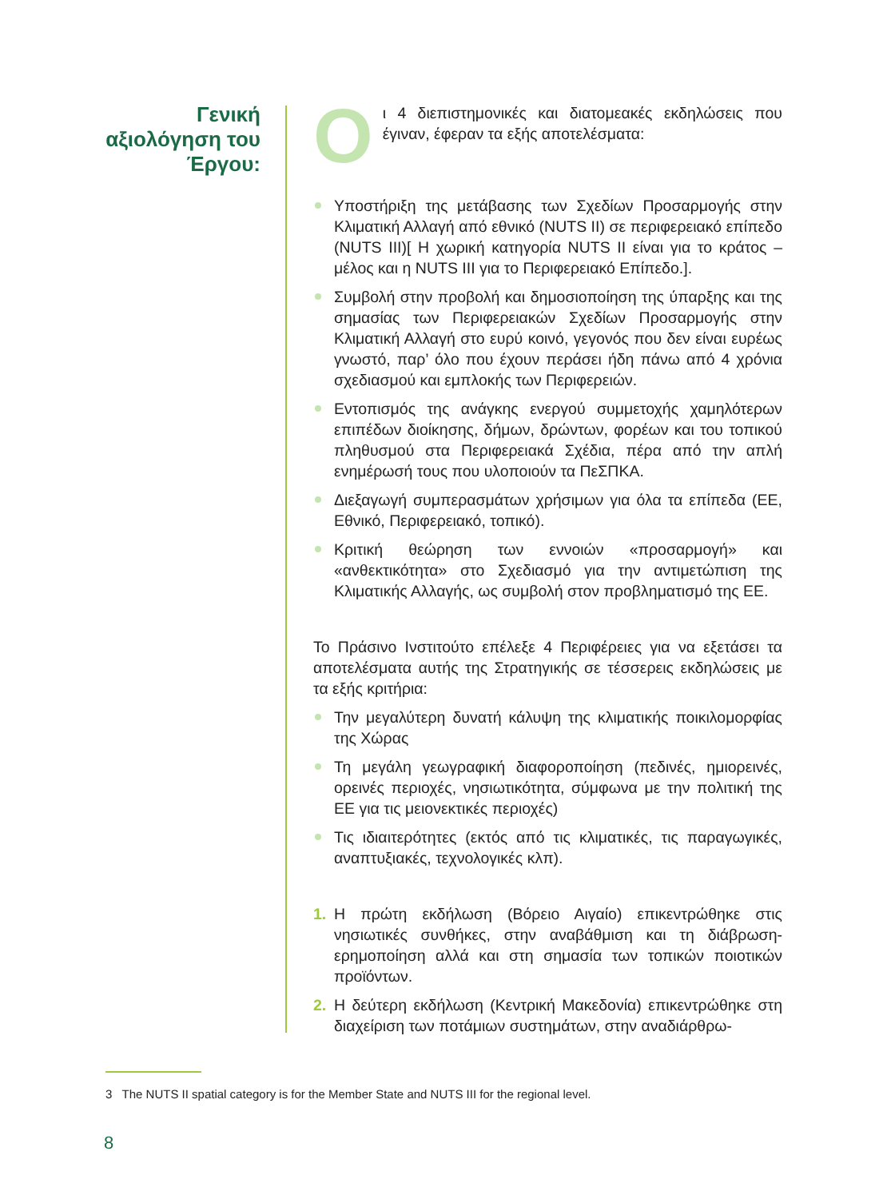Γενική αξιολόγηση του Έργου:
Οι 4 διεπιστημονικές και διατομεακές εκδηλώσεις που έγιναν, έφεραν τα εξής αποτελέσματα:
Υποστήριξη της μετάβασης των Σχεδίων Προσαρμογής στην Κλιματική Αλλαγή από εθνικό (NUTS II) σε περιφερειακό επίπεδο (NUTS III)[ Η χωρική κατηγορία NUTS II είναι για το κράτος – μέλος και η NUTS III για το Περιφερειακό Επίπεδο.].
Συμβολή στην προβολή και δημοσιοποίηση της ύπαρξης και της σημασίας των Περιφερειακών Σχεδίων Προσαρμογής στην Κλιματική Αλλαγή στο ευρύ κοινό, γεγονός που δεν είναι ευρέως γνωστό, παρ’ όλο που έχουν περάσει ήδη πάνω από 4 χρόνια σχεδιασμού και εμπλοκής των Περιφερειών.
Εντοπισμός της ανάγκης ενεργού συμμετοχής χαμηλότερων επιπέδων διοίκησης, δήμων, δρώντων, φορέων και του τοπικού πληθυσμού στα Περιφερειακά Σχέδια, πέρα από την απλή ενημέρωσή τους που υλοποιούν τα ΠεΣΠΚΑ.
Διεξαγωγή συμπερασμάτων χρήσιμων για όλα τα επίπεδα (ΕΕ, Εθνικό, Περιφερειακό, τοπικό).
Κριτική θεώρηση των εννοιών «προσαρμογή» και «ανθεκτικότητα» στο Σχεδιασμό για την αντιμετώπιση της Κλιματικής Αλλαγής, ως συμβολή στον προβληματισμό της ΕΕ.
Το Πράσινο Ινστιτούτο επέλεξε 4 Περιφέρειες για να εξετάσει τα αποτελέσματα αυτής της Στρατηγικής σε τέσσερεις εκδηλώσεις με τα εξής κριτήρια:
Την μεγαλύτερη δυνατή κάλυψη της κλιματικής ποικιλομορφίας της Χώρας
Τη μεγάλη γεωγραφική διαφοροποίηση (πεδινές, ημιορεινές, ορεινές περιοχές, νησιωτικότητα, σύμφωνα με την πολιτική της ΕΕ για τις μειονεκτικές περιοχές)
Τις ιδιαιτερότητες (εκτός από τις κλιματικές, τις παραγωγικές, αναπτυξιακές, τεχνολογικές κλπ).
1. Η πρώτη εκδήλωση (Βόρειο Αιγαίο) επικεντρώθηκε στις νησιωτικές συνθήκες, στην αναβάθμιση και τη διάβρωση-ερημοποίηση αλλά και στη σημασία των τοπικών ποιοτικών προϊόντων.
2. Η δεύτερη εκδήλωση (Κεντρική Μακεδονία) επικεντρώθηκε στη διαχείριση των ποτάμιων συστημάτων, στην αναδιάρθρω-
3 The NUTS II spatial category is for the Member State and NUTS III for the regional level.
8